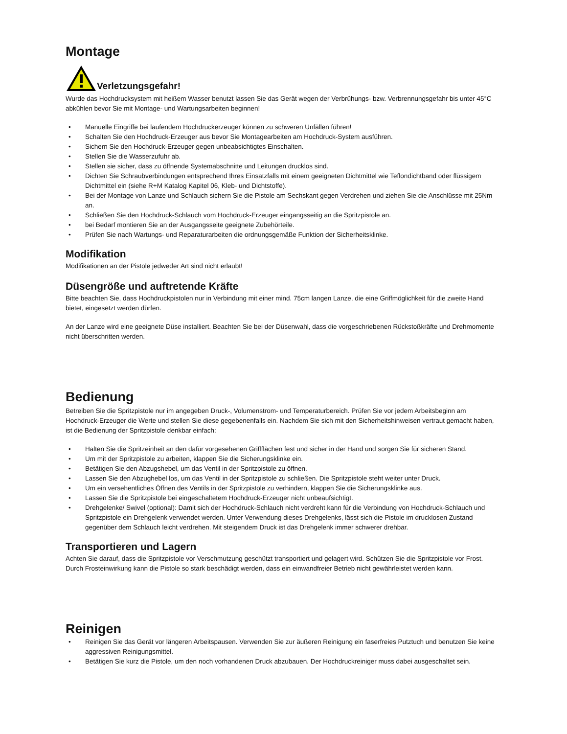Montage
Verletzungsgefahr!
Wurde das Hochdrucksystem mit heißem Wasser benutzt lassen Sie das Gerät wegen der Verbrühungs- bzw. Verbrennungsgefahr bis unter 45°C abkühlen bevor Sie mit Montage- und Wartungsarbeiten beginnen!
• Manuelle Eingriffe bei laufendem Hochdruckerzeuger können zu schweren Unfällen führen!
• Schalten Sie den Hochdruck-Erzeuger aus bevor Sie Montagearbeiten am Hochdruck-System ausführen.
• Sichern Sie den Hochdruck-Erzeuger gegen unbeabsichtigtes Einschalten.
• Stellen Sie die Wasserzufuhr ab.
• Stellen sie sicher, dass zu öffnende Systemabschnitte und Leitungen drucklos sind.
• Dichten Sie Schraubverbindungen entsprechend Ihres Einsatzfalls mit einem geeigneten Dichtmittel wie Teflondichtband oder flüssigem Dichtmittel ein (siehe R+M Katalog Kapitel 06, Kleb- und Dichtstoffe).
• Bei der Montage von Lanze und Schlauch sichern Sie die Pistole am Sechskant gegen Verdrehen und ziehen Sie die Anschlüsse mit 25Nm an.
• Schließen Sie den Hochdruck-Schlauch vom Hochdruck-Erzeuger eingangsseitig an die Spritzpistole an.
• bei Bedarf montieren Sie an der Ausgangsseite geeignete Zubehörteile.
• Prüfen Sie nach Wartungs- und Reparaturarbeiten die ordnungsgemäße Funktion der Sicherheitsklinke.
Modifikation
Modifikationen an der Pistole jedweder Art sind nicht erlaubt!
Düsengröße und auftretende Kräfte
Bitte beachten Sie, dass Hochdruckpistolen nur in Verbindung mit einer mind. 75cm langen Lanze, die eine Griffmöglichkeit für die zweite Hand bietet, eingesetzt werden dürfen.
An der Lanze wird eine geeignete Düse installiert. Beachten Sie bei der Düsenwahl, dass die vorgeschriebenen Rückstoßkräfte und Drehmomente nicht überschritten werden.
Bedienung
Betreiben Sie die Spritzpistole nur im angegeben Druck-, Volumenstrom- und Temperaturbereich. Prüfen Sie vor jedem Arbeitsbeginn am Hochdruck-Erzeuger die Werte und stellen Sie diese gegebenenfalls ein. Nachdem Sie sich mit den Sicherheitshinweisen vertraut gemacht haben, ist die Bedienung der Spritzpistole denkbar einfach:
• Halten Sie die Spritzeinheit an den dafür vorgesehenen Griffflächen fest und sicher in der Hand und sorgen Sie für sicheren Stand.
• Um mit der Spritzpistole zu arbeiten, klappen Sie die Sicherungsklinke ein.
• Betätigen Sie den Abzugshebel, um das Ventil in der Spritzpistole zu öffnen.
• Lassen Sie den Abzughebel los, um das Ventil in der Spritzpistole zu schließen. Die Spritzpistole steht weiter unter Druck.
• Um ein versehentliches Öffnen des Ventils in der Spritzpistole zu verhindern, klappen Sie die Sicherungsklinke aus.
• Lassen Sie die Spritzpistole bei eingeschaltetem Hochdruck-Erzeuger nicht unbeaufsichtigt.
• Drehgelenke/ Swivel (optional): Damit sich der Hochdruck-Schlauch nicht verdreht kann für die Verbindung von Hochdruck-Schlauch und Spritzpistole ein Drehgelenk verwendet werden. Unter Verwendung dieses Drehgelenks, lässt sich die Pistole im drucklosen Zustand gegenüber dem Schlauch leicht verdrehen. Mit steigendem Druck ist das Drehgelenk immer schwerer drehbar.
Transportieren und Lagern
Achten Sie darauf, dass die Spritzpistole vor Verschmutzung geschützt transportiert und gelagert wird. Schützen Sie die Spritzpistole vor Frost. Durch Frosteinwirkung kann die Pistole so stark beschädigt werden, dass ein einwandfreier Betrieb nicht gewährleistet werden kann.
Reinigen
• Reinigen Sie das Gerät vor längeren Arbeitspausen. Verwenden Sie zur äußeren Reinigung ein faserfreies Putztuch und benutzen Sie keine aggressiven Reinigungsmittel.
• Betätigen Sie kurz die Pistole, um den noch vorhandenen Druck abzubauen. Der Hochdruckreiniger muss dabei ausgeschaltet sein.